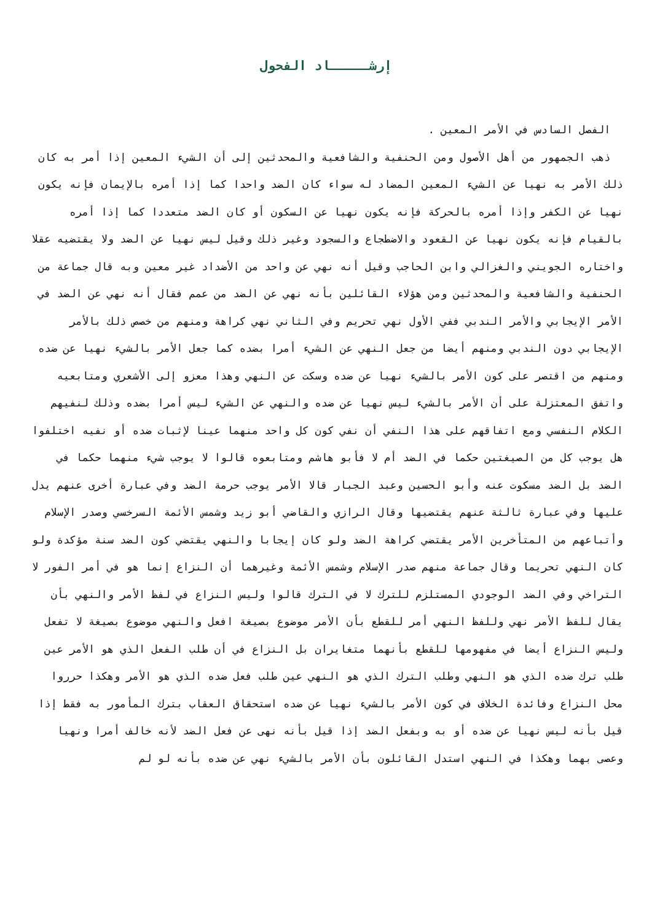إرشـــــاد الفحول
الفصل السادس في الأمر المعين .
ذهب الجمهور من أهل الأصول ومن الحنفية والشافعية والمحدثين إلى أن الشيء المعين إذا أمر به كان ذلك الأمر به نهيا عن الشيء المعين المضاد له سواء كان الضد واحدا كما إذا أمره بالإيمان فإنه يكون نهيا عن الكفر وإذا أمره بالحركة فإنه يكون نهيا عن السكون أو كان الضد متعددا كما إذا أمره بالقيام فإنه يكون نهيا عن القعود والاضطجاع والسجود وغير ذلك وقيل ليس نهيا عن الضد ولا يقتضيه عقلا واختاره الجويني والغزالي وابن الحاجب وقيل أنه نهي عن واحد من الأضداد غير معين وبه قال جماعة من الحنفية والشافعية والمحدثين ومن هؤلاء القائلين بأنه نهي عن الضد من عمم فقال أنه نهي عن الضد في الأمر الإيجابي والأمر الندبي ففي الأول نهي تحريم وفي الثاني نهي كراهة ومنهم من خصص ذلك بالأمر الإيجابي دون الندبي ومنهم أيضا من جعل النهي عن الشيء أمرا بضده كما جعل الأمر بالشيء نهيا عن ضده ومنهم من اقتصر على كون الأمر بالشيء نهيا عن ضده وسكت عن النهي وهذا معزو إلى الأشعري ومتابعيه واتفق المعتزلة على أن الأمر بالشيء ليس نهيا عن ضده والنهي عن الشيء ليس أمرا بضده وذلك لنفيهم الكلام النفسي ومع اتفاقهم على هذا النفي أن نفي كون كل واحد منهما عينا لإثبات ضده أو نفيه اختلفوا هل يوجب كل من الصيغتين حكما في الضد أم لا فأبو هاشم ومتابعوه قالوا لا يوجب شيء منهما حكما في الضد بل الضد مسكوت عنه وأبو الحسين وعبد الجبار قالا الأمر يوجب حرمة الضد وفي عبارة أخرى عنهم يدل عليها وفي عبارة ثالثة عنهم يقتضيها وقال الرازي والقاضي أبو زيد وشمس الأئمة السرخسي وصدر الإسلام وأتباعهم من المتأخرين الأمر يقتضي كراهة الضد ولو كان إيجابا والنهي يقتضي كون الضد سنة مؤكدة ولو كان النهي تحريما وقال جماعة منهم صدر الإسلام وشمس الأئمة وغيرهما أن النزاع إنما هو في أمر الفور لا التراخي وفي الضد الوجودي المستلزم للترك لا في الترك قالوا وليس النزاع في لفظ الأمر والنهي بأن يقال للفظ الأمر نهي وللفظ النهي أمر للقطع بأن الأمر موضوع بصيغة افعل والنهي موضوع بصيغة لا تفعل وليس النزاع أيضا في مفهومها للقطع بأنهما متغايران بل النزاع في أن طلب الفعل الذي هو الأمر عين طلب ترك ضده الذي هو النهي وطلب الترك الذي هو النهي عين طلب فعل ضده الذي هو الأمر وهكذا حرروا محل النزاع وفائدة الخلاف في كون الأمر بالشيء نهيا عن ضده استحقاق العقاب بترك المأمور به فقط إذا قيل بأنه ليس نهيا عن ضده أو به وبفعل الضد إذا قيل بأنه نهى عن فعل الضد لأنه خالف أمرا ونهيا وعصى بهما وهكذا في النهي استدل القائلون بأن الأمر بالشيء نهي عن ضده بأنه لو لم